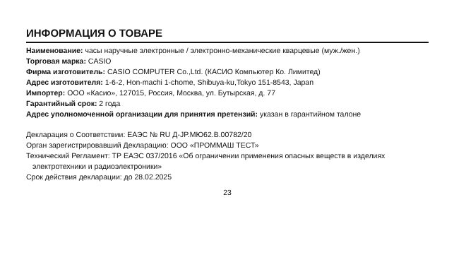ИНФОРМАЦИЯ О ТОВАРЕ
Наименование: часы наручные электронные / электронно-механические кварцевые (муж./жен.)
Торговая марка: CASIO
Фирма изготовитель: CASIO COMPUTER Co.,Ltd. (КАСИО Компьютер Ко. Лимитед)
Адрес изготовителя: 1-6-2, Hon-machi 1-chome, Shibuya-ku,Tokyo 151-8543, Japan
Импортер: ООО «Касио», 127015, Россия, Москва, ул. Бутырская, д. 77
Гарантийный срок: 2 года
Адрес уполномоченной организации для принятия претензий: указан в гарантийном талоне
Декларация о Соответствии: ЕАЭС № RU Д-JP.МЮ62.В.00782/20
Орган зарегистрировавший Декларацию: ООО «ПРОММАШ ТЕСТ»
Технический Регламент: ТР ЕАЭС 037/2016 «Об ограничении применения опасных веществ в изделиях электротехники и радиоэлектроники»
Срок действия декларации: до 28.02.2025
23